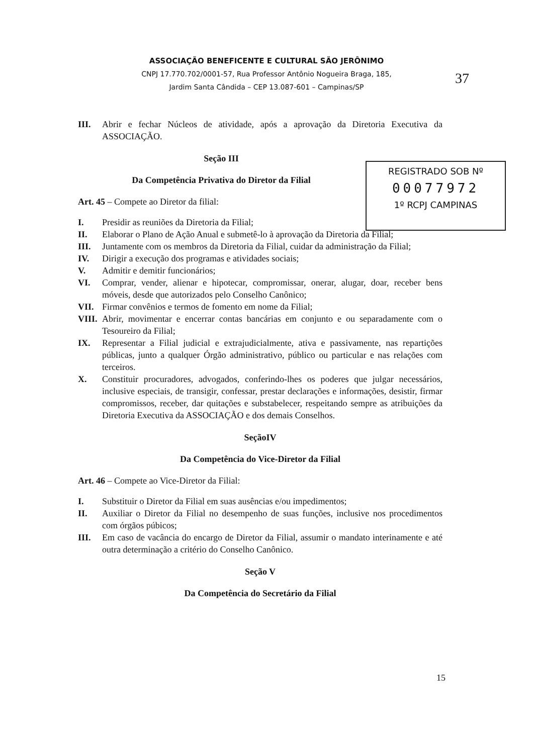ASSOCIAÇÃO BENEFICENTE E CULTURAL SÃO JERÔNIMO
CNPJ 17.770.702/0001-57, Rua Professor Antônio Nogueira Braga, 185,
Jardim Santa Cândida – CEP 13.087-601 – Campinas/SP
37
REGISTRADO SOB Nº
00077972
1º RCPJ CAMPINAS
III. Abrir e fechar Núcleos de atividade, após a aprovação da Diretoria Executiva da ASSOCIAÇÃO.
Seção III
Da Competência Privativa do Diretor da Filial
Art. 45 – Compete ao Diretor da filial:
I. Presidir as reuniões da Diretoria da Filial;
II. Elaborar o Plano de Ação Anual e submetê-lo à aprovação da Diretoria da Filial;
III. Juntamente com os membros da Diretoria da Filial, cuidar da administração da Filial;
IV. Dirigir a execução dos programas e atividades sociais;
V. Admitir e demitir funcionários;
VI. Comprar, vender, alienar e hipotecar, compromissar, onerar, alugar, doar, receber bens móveis, desde que autorizados pelo Conselho Canônico;
VII. Firmar convênios e termos de fomento em nome da Filial;
VIII. Abrir, movimentar e encerrar contas bancárias em conjunto e ou separadamente com o Tesoureiro da Filial;
IX. Representar a Filial judicial e extrajudicialmente, ativa e passivamente, nas repartições públicas, junto a qualquer Órgão administrativo, público ou particular e nas relações com terceiros.
X. Constituir procuradores, advogados, conferindo-lhes os poderes que julgar necessários, inclusive especiais, de transigir, confessar, prestar declarações e informações, desistir, firmar compromissos, receber, dar quitações e substabelecer, respeitando sempre as atribuições da Diretoria Executiva da ASSOCIAÇÃO e dos demais Conselhos.
SeçãoIV
Da Competência do Vice-Diretor da Filial
Art. 46 – Compete ao Vice-Diretor da Filial:
I. Substituir o Diretor da Filial em suas ausências e/ou impedimentos;
II. Auxiliar o Diretor da Filial no desempenho de suas funções, inclusive nos procedimentos com órgãos púbicos;
III. Em caso de vacância do encargo de Diretor da Filial, assumir o mandato interinamente e até outra determinação a critério do Conselho Canônico.
Seção V
Da Competência do Secretário da Filial
15